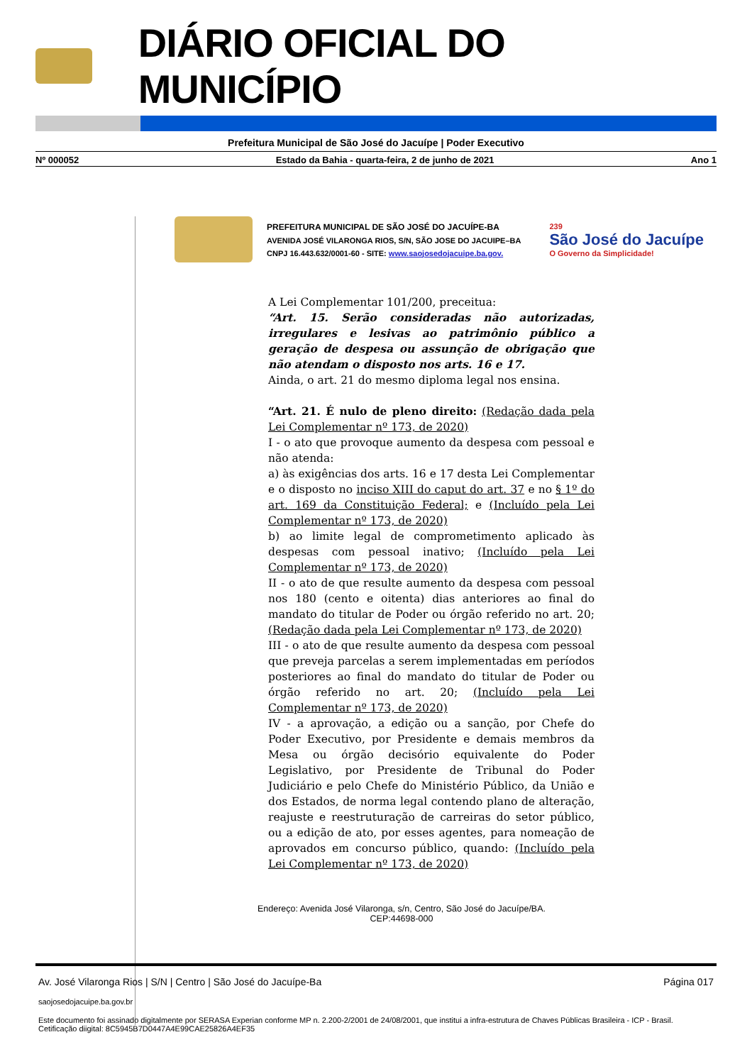DIÁRIO OFICIAL DO MUNICÍPIO
Prefeitura Municipal de São José do Jacuípe | Poder Executivo
Nº 000052 Estado da Bahia - quarta-feira, 2 de junho de 2021 Ano 1
PREFEITURA MUNICIPAL DE SÃO JOSÉ DO JACUÍPE-BA
AVENIDA JOSÉ VILARONGA RIOS, S/N, SÃO JOSE DO JACUIPE–BA
CNPJ 16.443.632/0001-60 - SITE: www.saojosedojacuipe.ba.gov.
239
São José do Jacuípe
O Governo da Simplicidade!
A Lei Complementar 101/200, preceitua:
“Art. 15. Serão consideradas não autorizadas, irregulares e lesivas ao patrimônio público a geração de despesa ou assunção de obrigação que não atendam o disposto nos arts. 16 e 17.
Ainda, o art. 21 do mesmo diploma legal nos ensina.
“Art. 21. É nulo de pleno direito: (Redação dada pela Lei Complementar nº 173, de 2020)
I - o ato que provoque aumento da despesa com pessoal e não atenda:
a) às exigências dos arts. 16 e 17 desta Lei Complementar e o disposto no inciso XIII do caput do art. 37 e no § 1º do art. 169 da Constituição Federal; e (Incluído pela Lei Complementar nº 173, de 2020)
b) ao limite legal de comprometimento aplicado às despesas com pessoal inativo; (Incluído pela Lei Complementar nº 173, de 2020)
II - o ato de que resulte aumento da despesa com pessoal nos 180 (cento e oitenta) dias anteriores ao final do mandato do titular de Poder ou órgão referido no art. 20; (Redação dada pela Lei Complementar nº 173, de 2020)
III - o ato de que resulte aumento da despesa com pessoal que preveja parcelas a serem implementadas em períodos posteriores ao final do mandato do titular de Poder ou órgão referido no art. 20; (Incluído pela Lei Complementar nº 173, de 2020)
IV - a aprovação, a edição ou a sanção, por Chefe do Poder Executivo, por Presidente e demais membros da Mesa ou órgão decisório equivalente do Poder Legislativo, por Presidente de Tribunal do Poder Judiciário e pelo Chefe do Ministério Público, da União e dos Estados, de norma legal contendo plano de alteração, reajuste e reestruturação de carreiras do setor público, ou a edição de ato, por esses agentes, para nomeação de aprovados em concurso público, quando: (Incluído pela Lei Complementar nº 173, de 2020)
Endereço: Avenida José Vilaronga, s/n, Centro, São José do Jacuípe/BA.
CEP:44698-000
Av. José Vilaronga Rios | S/N | Centro | São José do Jacuípe-Ba Página 017
saojosedojacuipe.ba.gov.br
Este documento foi assinado digitalmente por SERASA Experian conforme MP n. 2.200-2/2001 de 24/08/2001, que institui a infra-estrutura de Chaves Públicas Brasileira - ICP - Brasil. Cetificação diigital: 8C5945B7D0447A4E99CAE25826A4EF35